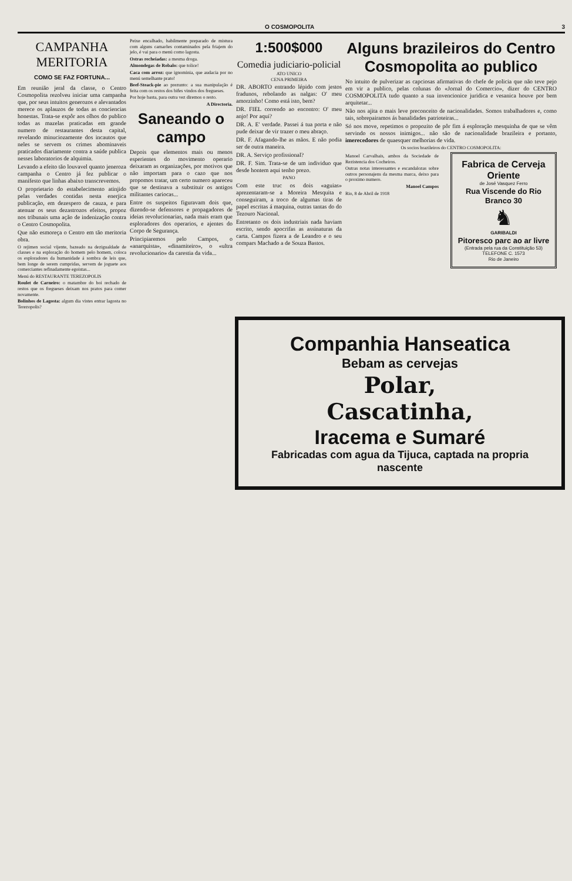O COSMOPOLITA 3
CAMPANHA MERITORIA
COMO SE FAZ FORTUNA...
Em reunião jeral da classe, o Centro Cosmopolita rezolveu iniciar uma campanha que, por seus intuitos generozos e alevantados merece os aplauzos de todas as conciencias honestas. Trata-se expôr aos olhos do publico todas as mazelas praticadas em grande numero de restaurantes desta capital, revelando minuciozamente dos incautos que neles se servem os crimes abominaveis praticados diariamente contra a saúde publica nesses laboratorios de alquimia.
Levando a efeito tão louvavel quanto jeneroza campanha o Centro já fez publicar o manifesto que linhas abaixo transcrevemos.
O proprietario do estabelecimento atinjido pelas verdades contidas nesta enerjica publicação, em dezespero de cauza, e para atenuar os seus dezastrozos efeitos, propoz nos tribunais uma ação de indenização contra o Centro Cosmopolita.
Que não esmoreça o Centro em tão meritoria obra.
O rejimen social vijente, bazeado na dezigualdade de classes e na esploração do homem pelo homem, coloca os esploradores da humanidade á sombra de leis que, bem longe de serem cumpridas, servem de joguete aos comerciantes refinadamente egoistas...
Menú do RESTAURANTE TEREZOPOLIS
Roulet de Carneiro: o matambre do boi rechado de restos que os fregueses deixam nos pratos para comer novamente.
Bolinhos de Lagosta: algum dia vistes entrar lagosta no Terezopolis?
Peixe encalhado, habilmente preparado de mistura com alguns camarões contaminados pela friajem do jelo, é vai para o menú como lagosta.
Ostras recheiadas: a mesma droga.
Almondegas de Robalo: que tolice!
Caca com arroz: que ignominia, que audacia por no menú semelhante prato!
Beef-Steack-pie ao prezunto: a sua manipulação é feita com os restos dos bifes vindos dos fregueses.
Por hoje basta, para outra vez diremos o resto.
A Directoria.
Saneando o campo
Depois que elementos mais ou menos esperientes do movimento operario deixaram as organizações, por motivos que não importam para o cazo que nos propomos tratar, um certo numero apareceu que se destinava a substituir os antigos militantes cariocas...
Entre os suspeitos figuravam dois que, dizendo-se defensores e propagadores de ideias revolucionarias, nada mais eram que esploradores dos operarios, e ajentes do Corpo de Segurança.
Principiaremos pelo Campos, o «anarquista», «dinamiteiro», o «ultra revolucionario» da carestia da vida...
1:500$000
Comedia judiciario-policial
ATO UNICO
CENA PRIMEIRA
DR. ABORTO entrando lépido com jestos fradunos, rebolando as nalgas: O' meu amorzinho! Como está isto, bem?
DR. FIEL correndo ao encontro: O' meu anjo! Por aqui?
DR. A. E' verdade. Passei á tua porta e não pude deixar de vir trazer o meu abraço.
DR. F. Afagando-lhe as mãos. E não podia ser de outra maneira.
DR. A. Serviço profissional?
DR. F. Sim. Trata-se de um individuo que desde hontem aqui tenho prezo.
PANO
Com este truc os dois «aguias» aprezentaram-se a Moreira Mesquita e conseguiram, a troco de algumas tiras de papel escritas á maquina, outras tantas do do Tezouro Nacional.
Entretanto os dois industriais nada haviam escrito, sendo apocrifas as assinaturas da carta. Campos fizera a de Leandro e o seu compars Machado a de Souza Bastos.
Alguns brazileiros do Centro Cosmopolita ao publico
No intuito de pulverizar as capciosas afirmativas do chefe de policia que não teve pejo em vir a publico, pelas colunas do «Jornal do Comercio», dizer do CENTRO COSMOPOLITA tudo quanto a sua invencionice juridica e vesanica houve por bem arquitetar...
Não nos ajita o mais leve preconceito de nacionalidades. Somos trabalhadores e, como tais, sobrepairamos ás banalidades patrioteiras...
Só nos move, repetimos o propozito de pôr fim á esploração mesquinha de que se vêm servindo os nossos inimigos... não são de nacionalidade brazileira e portanto, imerecedores de quaesquer melhorias de vida.
Os socios brazileiros do CENTRO COSMOPOLITA:
Manoel Carvalhais, ambos da Sociedade de Rezistencia dos Cocheiros.
Outras notas interessantes e escandalozas sobre outros personajens da mesma marca, deixo para o proximo numero.
Manoel Campos
Rio, 8 de Abril de 1918
Fabrica de Cerveja Oriente
de José Vasquez Ferro
Rua Viscende do Rio Branco 30
♞
GARIBALDI
Pitoresco parc ao ar livre
(Entrada pela rua da Constituição 53)
TELEFONE C. 1573
Rio de Janeiro
Companhia Hanseatica
Bebam as cervejas
Polar,
Cascatinha,
Iracema e Sumaré
Fabricadas com agua da Tijuca, captada na propria nascente